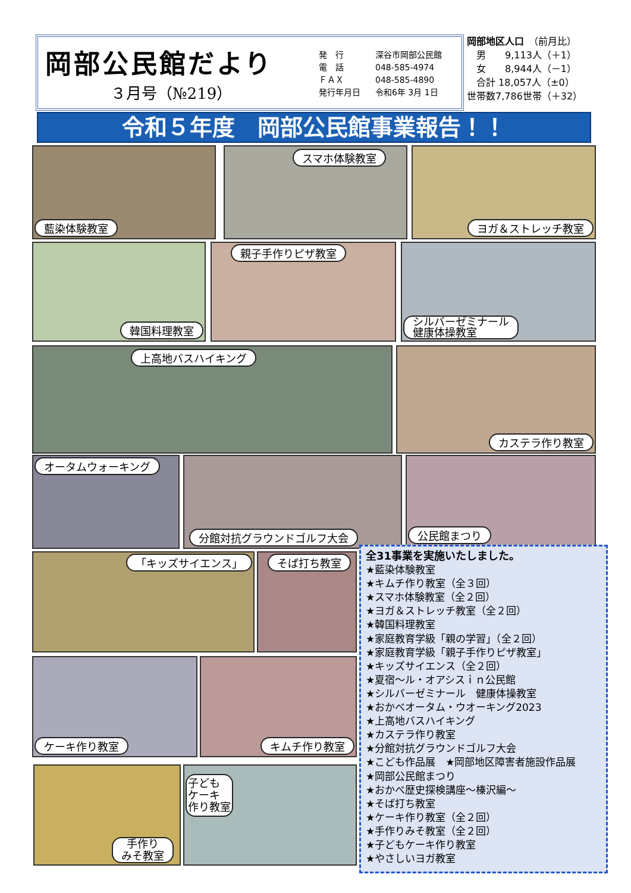岡部公民館だより
３月号（№219）
発　行 深谷市岡部公民館
電　話 048-585-4974
ＦＡＸ 048-585-4890
発行年月日 令和6年 3月 1日
岡部地区人口　（前月比）
　男　　9,113人（＋1）
　女　　8,944人（－1）
　合計 18,057人（±0）
世帯数7,786世帯（＋32）
令和５年度　岡部公民館事業報告！！
藍染体験教室 スマホ体験教室 ヨガ＆ストレッチ教室
韓国料理教室 親子手作りピザ教室
シルバーゼミナール
健康体操教室
上高地バスハイキング カステラ作り教室
オータムウォーキング 分館対抗グラウンドゴルフ大会 公民館まつり
「キッズサイエンス」 そば打ち教室
ケーキ作り教室 キムチ作り教室
手作り
みそ教室
子ども
ケーキ
作り教室
全31事業を実施いたしました。
★藍染体験教室
★キムチ作り教室（全３回）
★スマホ体験教室（全２回）
★ヨガ＆ストレッチ教室（全２回）
★韓国料理教室
★家庭教育学級「親の学習」（全２回）
★家庭教育学級「親子手作りピザ教室」
★キッズサイエンス（全２回）
★夏宿～ル・オアシスｉｎ公民館
★シルバーゼミナール　健康体操教室
★おかべオータム・ウオーキング2023
★上高地バスハイキング
★カステラ作り教室
★分館対抗グラウンドゴルフ大会
★こども作品展　★岡部地区障害者施設作品展
★岡部公民館まつり
★おかべ歴史探検講座～榛沢編～
★そば打ち教室
★ケーキ作り教室（全２回）
★手作りみそ教室（全２回）
★子どもケーキ作り教室
★やさしいヨガ教室